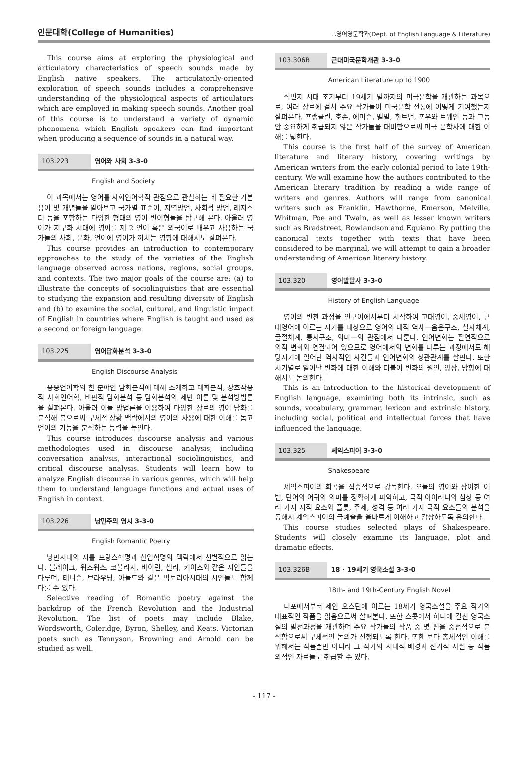인문대학(College of Humanities) ∴영어영문학과(Dept. of English Language & Literature)
This course aims at exploring the physiological and articulatory characteristics of speech sounds made by English native speakers. The articulatorily-oriented exploration of speech sounds includes a comprehensive understanding of the physiological aspects of articulators which are employed in making speech sounds. Another goal of this course is to understand a variety of dynamic phenomena which English speakers can find important when producing a sequence of sounds in a natural way.
103.223 영어와 사회 3-3-0
English and Society
이 과목에서는 영어를 사회언어학적 관점으로 관찰하는 데 필요한 기본 용어 및 개념들을 알아보고 국가별 표준어, 지역방언, 사회적 방언, 레지스터 등을 포함하는 다양한 형태의 영어 변이형들을 탐구해 본다. 아울러 영어가 지구화 시대에 영어를 제 2 언어 혹은 외국어로 배우고 사용하는 국가들의 사회, 문화, 언어에 영어가 끼치는 영향에 대해서도 살펴본다.
This course provides an introduction to contemporary approaches to the study of the varieties of the English language observed across nations, regions, social groups, and contexts. The two major goals of the course are: (a) to illustrate the concepts of sociolinguistics that are essential to studying the expansion and resulting diversity of English and (b) to examine the social, cultural, and linguistic impact of English in countries where English is taught and used as a second or foreign language.
103.225 영어담화분석 3-3-0
English Discourse Analysis
응용언어학의 한 분야인 담화분석에 대해 소개하고 대화분석, 상호작용적 사회언어학, 비판적 담화분석 등 담화분석의 제반 이론 및 분석방법론을 살펴본다. 아울러 이들 방법론을 이용하여 다양한 장르의 영어 담화를 분석해 봄으로써 구체적 상황 맥락에서의 영어의 사용에 대한 이해를 돕고 언어의 기능을 분석하는 능력을 높인다.
This course introduces discourse analysis and various methodologies used in discourse analysis, including conversation analysis, interactional sociolinguistics, and critical discourse analysis. Students will learn how to analyze English discourse in various genres, which will help them to understand language functions and actual uses of English in context.
103.226 낭만주의 영시 3-3-0
English Romantic Poetry
낭만시대의 시를 프랑스혁명과 산업혁명의 맥락에서 선별적으로 읽는다. 블레이크, 워즈워스, 코울리지, 바이런, 셸리, 키이츠와 같은 시인들을 다루며, 테니슨, 브라우닝, 아놀드와 같은 빅토리아시대의 시인들도 함께 다룰 수 있다.
Selective reading of Romantic poetry against the backdrop of the French Revolution and the Industrial Revolution. The list of poets may include Blake, Wordsworth, Coleridge, Byron, Shelley, and Keats. Victorian poets such as Tennyson, Browning and Arnold can be studied as well.
103.306B 근대미국문학개관 3-3-0
American Literature up to 1900
식민지 시대 초기부터 19세기 말까지의 미국문학을 개관하는 과목으로, 여러 장르에 걸쳐 주요 작가들이 미국문학 전통에 어떻게 기여했는지 살펴본다. 프랭클린, 호손, 에머슨, 멜빌, 휘트먼, 포우와 트웨인 등과 그동안 중요하게 취급되지 않은 작가들을 대비함으로써 미국 문학사에 대한 이해를 넓힌다.
This course is the first half of the survey of American literature and literary history, covering writings by American writers from the early colonial period to late 19th-century. We will examine how the authors contributed to the American literary tradition by reading a wide range of writers and genres. Authors will range from canonical writers such as Franklin, Hawthorne, Emerson, Melville, Whitman, Poe and Twain, as well as lesser known writers such as Bradstreet, Rowlandson and Equiano. By putting the canonical texts together with texts that have been considered to be marginal, we will attempt to gain a broader understanding of American literary history.
103.320 영어발달사 3-3-0
History of English Language
영어의 변천 과정을 인구어에서부터 시작하여 고대영어, 중세영어, 근대영어에 이르는 시기를 대상으로 영어의 내적 역사—음운구조, 철자체계, 굴절체계, 통사구조, 의미—의 관점에서 다룬다. 언어변화는 필연적으로 외적 변화와 연결되어 있으므로 영어에서의 변화를 다루는 과정에서도 해당시기에 일어난 역사적인 사건들과 언어변화의 상관관계를 살핀다. 또한 시기별로 일어난 변화에 대한 이해와 더불어 변화의 원인, 양상, 방향에 대해서도 논의한다.
This is an introduction to the historical development of English language, examining both its intrinsic, such as sounds, vocabulary, grammar, lexicon and extrinsic history, including social, political and intellectual forces that have influenced the language.
103.325 셰익스피어 3-3-0
Shakespeare
셰익스피어의 희곡을 집중적으로 강독한다. 오늘의 영어와 상이한 어법, 단어와 어귀의 의미를 정확하게 파악하고, 극적 아이러니와 심상 등 여러 가지 시적 요소와 플롯, 주제, 성격 등 여러 가지 극적 요소들의 분석을 통해서 셰익스피어의 극예술을 올바르게 이해하고 감상하도록 유의한다.
This course studies selected plays of Shakespeare. Students will closely examine its language, plot and dramatic effects.
103.326B 18 · 19세기 영국소설 3-3-0
18th- and 19th-Century English Novel
디포에서부터 제인 오스틴에 이르는 18세기 영국소설을 주요 작가의 대표적인 작품을 읽음으로써 살펴본다. 또한 스콧에서 하디에 걸친 영국소설의 발전과정을 개관하며 주요 작가들의 작품 중 몇 편을 중점적으로 분석함으로써 구체적인 논의가 진행되도록 한다. 또한 보다 총체적인 이해를 위해서는 작품뿐만 아니라 그 작가의 시대적 배경과 전기적 사실 등 작품 외적인 자료들도 취급할 수 있다.
- 117 -